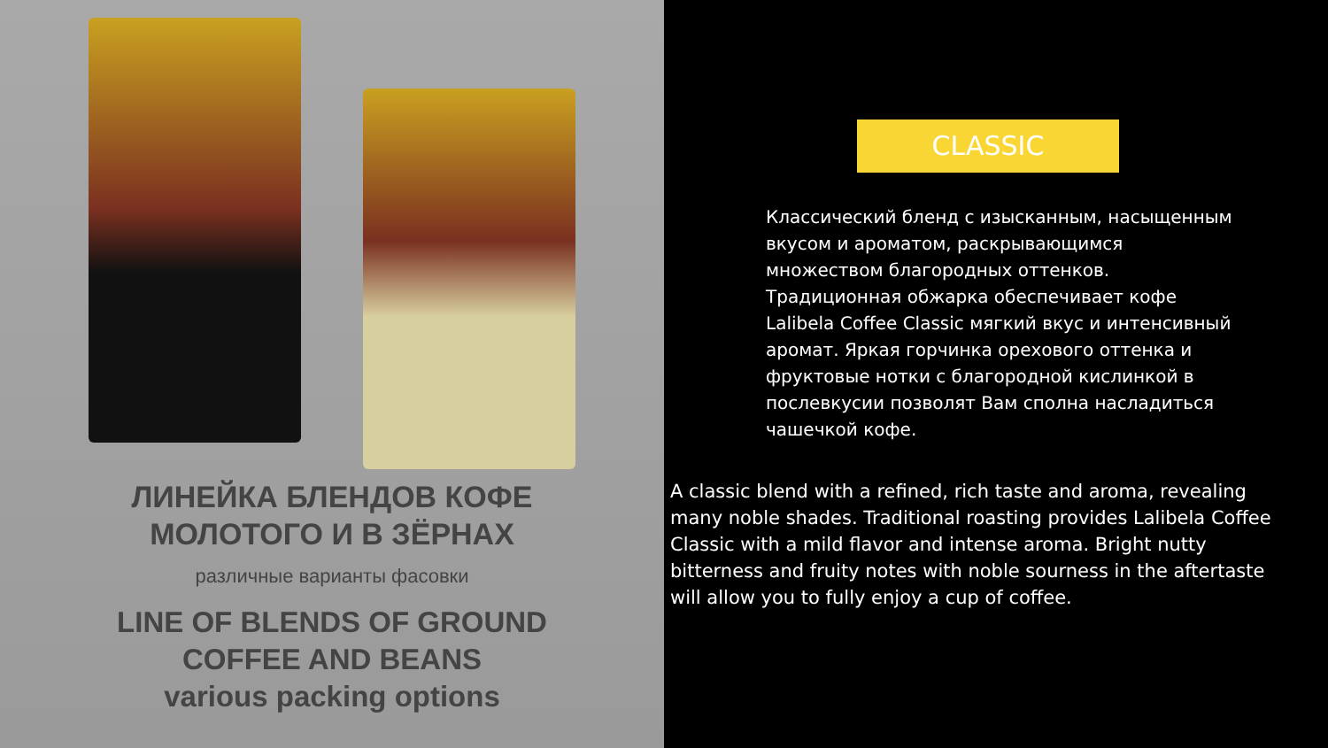ЛИНЕЙКА БЛЕНДОВ КОФЕ
МОЛОТОГО И В ЗЁРНАХ
различные варианты фасовки
LINE OF BLENDS OF GROUND
COFFEE AND BEANS
various packing options
CLASSIC
Классический бленд с изысканным, насыщенным вкусом и ароматом, раскрывающимся множеством благородных оттенков. Традиционная обжарка обеспечивает кофе Lalibela Coffee Classic мягкий вкус и интенсивный аромат. Яркая горчинка орехового оттенка и фруктовые нотки с благородной кислинкой в послевкусии позволят Вам сполна насладиться чашечкой кофе.
A classic blend with a refined, rich taste and aroma, revealing many noble shades. Traditional roasting provides Lalibela Coffee Classic with a mild flavor and intense aroma. Bright nutty bitterness and fruity notes with noble sourness in the aftertaste will allow you to fully enjoy a cup of coffee.